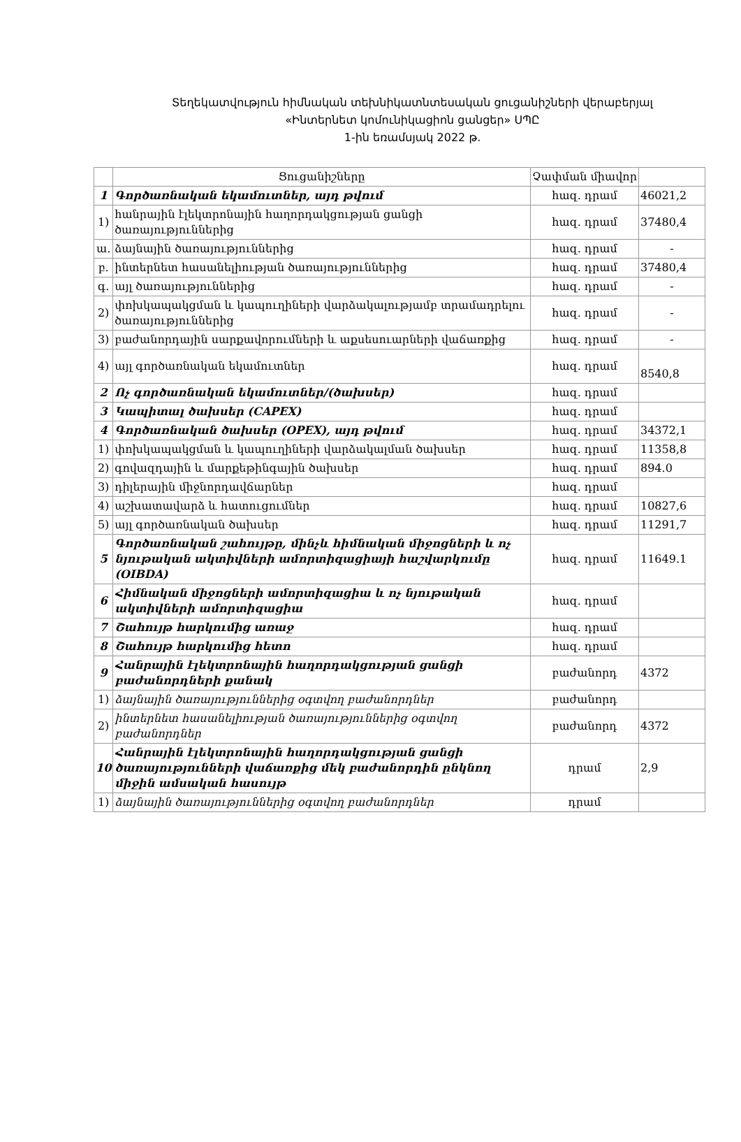Տեղեկատվություն հիմնական տեխնիկատնտեսական ցուցանիշների վերաբերյալ
«Ինտերնետ կոմունիկացիոն ցանցեր» ՍՊԸ
1-ին եռամսյակ 2022 թ.
| | Ցուցանիշները | Չափման միավոր | |
| --- | --- | --- | --- |
| 1 | Գործառնական եկամուտներ, այդ թվում | հազ. դրամ | 46021,2 |
| 1) | հանրային էլեկտրոնային հաղորդակցության ցանցի ծառայություններից | հազ. դրամ | 37480,4 |
| ա. | ձայնային ծառայություններից | հազ. դրամ | - |
| բ. | ինտերնետ հասանելիության ծառայություններից | հազ. դրամ | 37480,4 |
| գ. | այլ ծառայություններից | հազ. դրամ | - |
| 2) | փոխկապակցման և կապուղիների վարձակալությամբ տրամադրելու ծառայություններից | հազ. դրամ | - |
| 3) | բաժանորդային սարքավորումների և աքսեսուարների վաճառքից | հազ. դրամ | - |
| 4) | այլ գործառնական եկամուտներ | հազ. դրամ | 8540,8 |
| 2 | Ոչ գործառնական եկամուտներ/(ծախսեր) | հազ. դրամ | |
| 3 | Կապիտալ ծախսեր (CAPEX) | հազ. դրամ | |
| 4 | Գործառնական ծախսեր (OPEX), այդ թվում | հազ. դրամ | 34372,1 |
| 1) | փոխկապակցման և կապուղիների վարձակալման ծախսեր | հազ. դրամ | 11358,8 |
| 2) | գովազդային և մարքեթինգային ծախսեր | հազ. դրամ | 894.0 |
| 3) | դիլերային միջնորդավճարներ | հազ. դրամ | |
| 4) | աշխատավարձ և հատուցումներ | հազ. դրամ | 10827,6 |
| 5) | այլ գործառնական ծախսեր | հազ. դրամ | 11291,7 |
| 5 | Գործառնական շահույթը, մինչև հիմնական միջոցների և ոչ նյութական ակտիվների ամորտիզացիայի հաշվարկումը (OIBDA) | հազ. դրամ | 11649.1 |
| 6 | Հիմնական միջոցների ամորտիզացիա և ոչ նյութական ակտիվների ամորտիզացիա | հազ. դրամ | |
| 7 | Շահույթ հարկումից առաջ | հազ. դրամ | |
| 8 | Շահույթ հարկումից հետո | հազ. դրամ | |
| 9 | Հանրային էլեկտրոնային հաղորդակցության ցանցի բաժանորդների քանակ | բաժանորդ | 4372 |
| 1) | ձայնային ծառայություններից օգտվող բաժանորդներ | բաժանորդ | |
| 2) | ինտերնետ հասանելիության ծառայություններից օգտվող բաժանորդներ | բաժանորդ | 4372 |
| 10 | Հանրային էլեկտրոնային հաղորդակցության ցանցի ծառայությունների վաճառքից մեկ բաժանորդին ընկնող միջին ամսական հասույթ | դրամ | 2,9 |
| 1) | ձայնային ծառայություններից օգտվող բաժանորդներ | դրամ | |